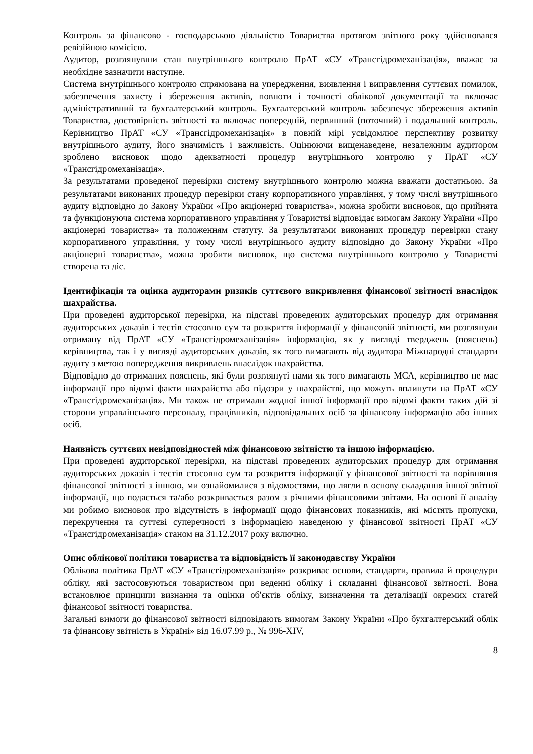Контроль за фінансово - господарською діяльністю Товариства протягом звітного року здійснювався ревізійною комісією.
Аудитор, розглянувши стан внутрішнього контролю ПрАТ «СУ «Трансгідромеханізація», вважає за необхідне зазначити наступне.
Система внутрішнього контролю спрямована на упередження, виявлення і виправлення суттєвих помилок, забезпечення захисту і збереження активів, повноти і точності облікової документації та включає адміністративний та бухгалтерський контроль. Бухгалтерський контроль забезпечує збереження активів Товариства, достовірність звітності та включає попередній, первинний (поточний) і подальший контроль. Керівництво ПрАТ «СУ «Трансгідромеханізація» в повній мірі усвідомлює перспективу розвитку внутрішнього аудиту, його значимість і важливість. Оцінюючи вищенаведене, незалежним аудитором зроблено висновок щодо адекватності процедур внутрішнього контролю у ПрАТ «СУ «Трансгідромеханізація».
За результатами проведеної перевірки систему внутрішнього контролю можна вважати достатньою. За результатами виконаних процедур перевірки стану корпоративного управління, у тому числі внутрішнього аудиту відповідно до Закону України «Про акціонерні товариства», можна зробити висновок, що прийнята та функціонуюча система корпоративного управління у Товаристві відповідає вимогам Закону України «Про акціонерні товариства» та положенням статуту. За результатами виконаних процедур перевірки стану корпоративного управління, у тому числі внутрішнього аудиту відповідно до Закону України «Про акціонерні товариства», можна зробити висновок, що система внутрішнього контролю у Товаристві створена та діє.
Ідентифікація та оцінка аудиторами ризиків суттєвого викривлення фінансової звітності внаслідок шахрайства.
При проведені аудиторської перевірки, на підставі проведених аудиторських процедур для отримання аудиторських доказів і тестів стосовно сум та розкриття інформації у фінансовій звітності, ми розглянули отриману від ПрАТ «СУ «Трансгідромеханізація» інформацію, як у вигляді тверджень (пояснень) керівництва, так і у вигляді аудиторських доказів, як того вимагають від аудитора Міжнародні стандарти аудиту з метою попередження викривлень внаслідок шахрайства.
Відповідно до отриманих пояснень, які були розглянуті нами як того вимагають МСА, керівництво не має інформації про відомі факти шахрайства або підозри у шахрайстві, що можуть вплинути на ПрАТ «СУ «Трансгідромеханізація». Ми також не отримали жодної іншої інформації про відомі факти таких дій зі сторони управлінського персоналу, працівників, відповідальних осіб за фінансову інформацію або інших осіб.
Наявність суттєвих невідповідностей між фінансовою звітністю та іншою інформацією.
При проведені аудиторської перевірки, на підставі проведених аудиторських процедур для отримання аудиторських доказів і тестів стосовно сум та розкриття інформації у фінансової звітності та порівняння фінансової звітності з іншою, ми ознайомилися з відомостями, що лягли в основу складання іншої звітної інформації, що подається та/або розкривається разом з річними фінансовими звітами. На основі її аналізу ми робимо висновок про відсутність в інформації щодо фінансових показників, які містять пропуски, перекручення та суттєві суперечності з інформацією наведеною у фінансової звітності ПрАТ «СУ «Трансгідромеханізація» станом на 31.12.2017 року включно.
Опис облікової політики товариства та відповідність її законодавству України
Облікова політика ПрАТ «СУ «Трансгідромеханізація» розкриває основи, стандарти, правила й процедури обліку, які застосовуються товариством при веденні обліку і складанні фінансової звітності. Вона встановлює принципи визнання та оцінки об'єктів обліку, визначення та деталізації окремих статей фінансової звітності товариства.
Загальні вимоги до фінансової звітності відповідають вимогам Закону України «Про бухгалтерський облік та фінансову звітність в Україні» від 16.07.99 р., № 996-XIV,
8